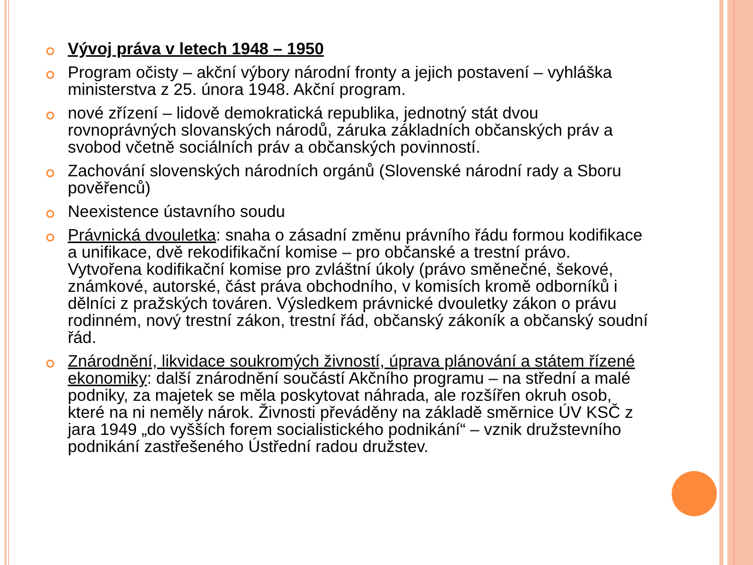Vývoj práva v letech 1948 – 1950
Program očisty – akční výbory národní fronty a jejich postavení – vyhláška ministerstva z 25. února 1948. Akční program.
nové zřízení – lidově demokratická republika, jednotný stát dvou rovnoprávných slovanských národů, záruka základních občanských práv a svobod včetně sociálních práv a občanských povinností.
Zachování slovenských národních orgánů (Slovenské národní rady a Sboru pověřenců)
Neexistence ústavního soudu
Právnická dvouletka: snaha o zásadní změnu právního řádu formou kodifikace a unifikace, dvě rekodifikační komise – pro občanské a trestní právo. Vytvořena kodifikační komise pro zvláštní úkoly (právo směnečné, šekové, známkové, autorské, část práva obchodního, v komisích kromě odborníků i dělníci z pražských továren. Výsledkem právnické dvouletky zákon o právu rodinném, nový trestní zákon, trestní řád, občanský zákoník a občanský soudní řád.
Znárodnění, likvidace soukromých živností, úprava plánování a státem řízené ekonomiky: další znárodnění součástí Akčního programu – na střední a malé podniky, za majetek se měla poskytovat náhrada, ale rozšířen okruh osob, které na ni neměly nárok. Živnosti převáděny na základě směrnice ÚV KSČ z jara 1949 „do vyšších forem socialistického podnikání“ – vznik družstevního podnikání zastřešeného Ústřední radou družstev.